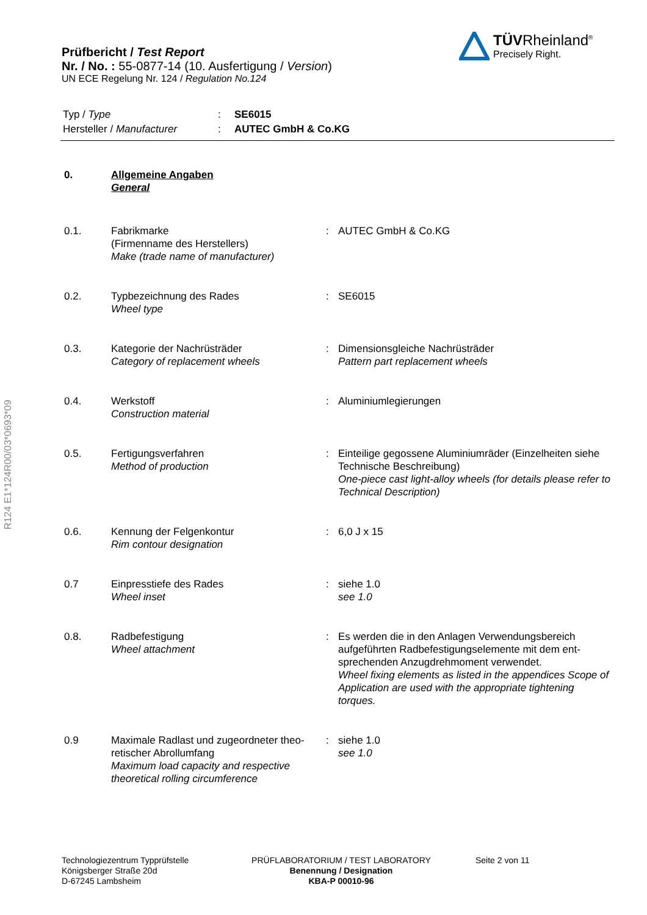Prüfbericht / Test Report
Nr. / No. : 55-0877-14 (10. Ausfertigung / Version)
UN ECE Regelung Nr. 124 / Regulation No.124
TÜVRheinland<sup>®</sup>
Precisely Right.
| Typ / Type | : | SE6015 |
| Hersteller / Manufacturer | : | AUTEC GmbH & Co.KG |
R124 E1*124R00/03*0693*09
| 0. | Allgemeine Angaben General | | |
| 0.1. | Fabrikmarke (Firmenname des Herstellers) Make (trade name of manufacturer) | : | AUTEC GmbH & Co.KG |
| 0.2. | Typbezeichnung des Rades Wheel type | : | SE6015 |
| 0.3. | Kategorie der Nachrüsträder Category of replacement wheels | : | Dimensionsgleiche Nachrüsträder Pattern part replacement wheels |
| 0.4. | Werkstoff Construction material | : | Aluminiumlegierungen |
| 0.5. | Fertigungsverfahren Method of production | : | Einteilige gegossene Aluminiumräder (Einzelheiten siehe Technische Beschreibung) One-piece cast light-alloy wheels (for details please refer to Technical Description) |
| 0.6. | Kennung der Felgenkontur Rim contour designation | : | 6,0 J x 15 |
| 0.7 | Einpresstiefe des Rades Wheel inset | : | siehe 1.0 see 1.0 |
| 0.8. | Radbefestigung Wheel attachment | : | Es werden die in den Anlagen Verwendungsbereich aufgeführten Radbefestigungselemente mit dem ent-sprechenden Anzugdrehmoment verwendet. Wheel fixing elements as listed in the appendices Scope of Application are used with the appropriate tightening torques. |
| 0.9 | Maximale Radlast und zugeordneter theo-retischer Abrollumfang Maximum load capacity and respective theoretical rolling circumference | : | siehe 1.0 see 1.0 |
Technologiezentrum Typprüfstelle
Königsberger Straße 20d
D-67245 Lambsheim
PRÜFLABORATORIUM / TEST LABORATORY
Benennung / Designation
KBA-P 00010-96
Seite 2 von 11